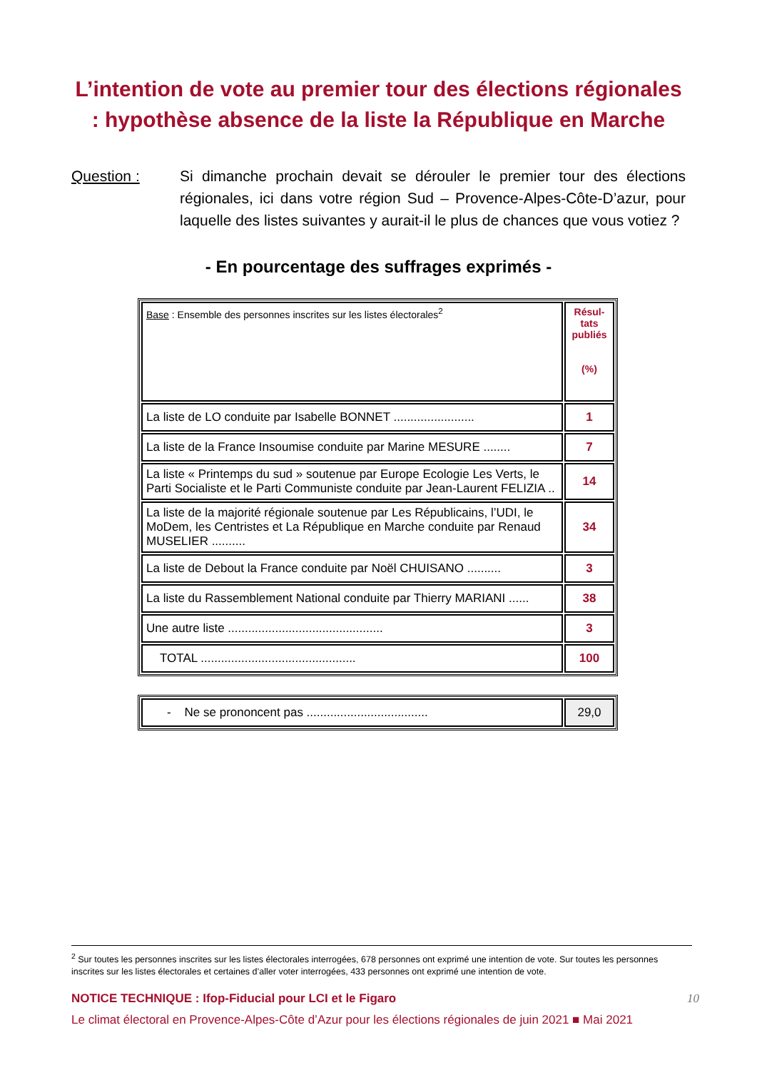L’intention de vote au premier tour des élections régionales : hypothèse absence de la liste la République en Marche
Question : Si dimanche prochain devait se dérouler le premier tour des élections régionales, ici dans votre région Sud – Provence-Alpes-Côte-D’azur, pour laquelle des listes suivantes y aurait-il le plus de chances que vous votiez ?
- En pourcentage des suffrages exprimés -
| Base : Ensemble des personnes inscrites sur les listes électorales<sup>2</sup> | Résul-tats publiés (%) |
| La liste de LO conduite par Isabelle BONNET ........................ | 1 |
| La liste de la France Insoumise conduite par Marine MESURE ........ | 7 |
| La liste « Printemps du sud » soutenue par Europe Ecologie Les Verts, le Parti Socialiste et le Parti Communiste conduite par Jean-Laurent FELIZIA .. | 14 |
| La liste de la majorité régionale soutenue par Les Républicains, l’UDI, le MoDem, les Centristes et La République en Marche conduite par Renaud MUSELIER .......... | 34 |
| La liste de Debout la France conduite par Noël CHUISANO .......... | 3 |
| La liste du Rassemblement National conduite par Thierry MARIANI ...... | 38 |
| Une autre liste .............................................. | 3 |
| TOTAL .............................................. | 100 |
| - Ne se prononcent pas .................................... | 29,0 |
<sup>2</sup> Sur toutes les personnes inscrites sur les listes électorales interrogées, 678 personnes ont exprimé une intention de vote. Sur toutes les personnes inscrites sur les listes électorales et certaines d’aller voter interrogées, 433 personnes ont exprimé une intention de vote.
NOTICE TECHNIQUE : Ifop-Fiducial pour LCI et le Figaro 10
Le climat électoral en Provence-Alpes-Côte d’Azur pour les élections régionales de juin 2021 ■ Mai 2021